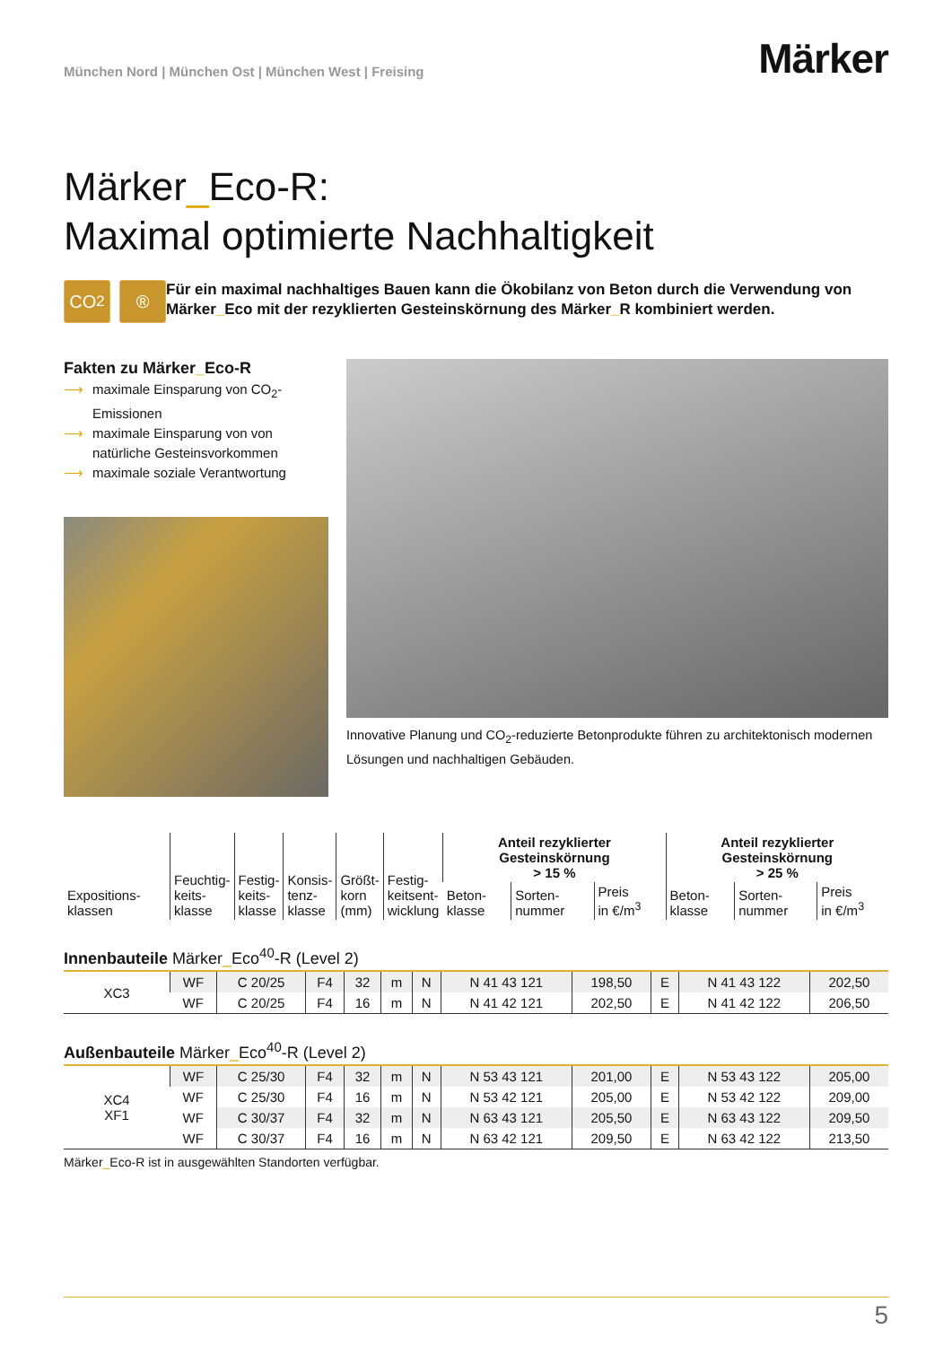München Nord | München Ost | München West | Freising
Märker
Märker_Eco-R:
Maximal optimierte Nachhaltigkeit
CO<sub>2</sub> ®
Für ein maximal nachhaltiges Bauen kann die Ökobilanz von Beton durch die Verwendung von Märker_Eco mit der rezyklierten Gesteinskörnung des Märker_R kombiniert werden.
Fakten zu Märker_Eco-R
⟶ maximale Einsparung von CO<sub>2</sub>-Emissionen
⟶ maximale Einsparung von von natürliche Gesteinsvorkommen
⟶ maximale soziale Verantwortung
Innovative Planung und CO<sub>2</sub>-reduzierte Betonprodukte führen zu architektonisch modernen Lösungen und nachhaltigen Gebäuden.
| Expositions- klassen | Feuchtig- keits- klasse | Festig- keits- klasse | Konsis- tenz- klasse | Größt- korn (mm) | Festig- keitsent- wicklung | Anteil rezyklierter Gesteinskörnung > 15 % | | | Anteil rezyklierter Gesteinskörnung > 25 % | | |
| --- | --- | --- | --- | --- | --- | --- | --- | --- | --- | --- | --- |
| | | | | | | Beton- klasse | Sorten- nummer | Preis in €/m<sup>3</sup> | Beton- klasse | Sorten- nummer | Preis in €/m<sup>3</sup> |
Innenbauteile Märker_Eco<sup>40</sup>-R (Level 2)
| XC3 | WF | C 20/25 | F4 | 32 | m | N | N 41 43 121 | 198,50 | E | N 41 43 122 | 202,50 |
| | WF | C 20/25 | F4 | 16 | m | N | N 41 42 121 | 202,50 | E | N 41 42 122 | 206,50 |
Außenbauteile Märker_Eco<sup>40</sup>-R (Level 2)
| XC4 XF1 | WF | C 25/30 | F4 | 32 | m | N | N 53 43 121 | 201,00 | E | N 53 43 122 | 205,00 |
| | WF | C 25/30 | F4 | 16 | m | N | N 53 42 121 | 205,00 | E | N 53 42 122 | 209,00 |
| | WF | C 30/37 | F4 | 32 | m | N | N 63 43 121 | 205,50 | E | N 63 43 122 | 209,50 |
| | WF | C 30/37 | F4 | 16 | m | N | N 63 42 121 | 209,50 | E | N 63 42 122 | 213,50 |
Märker_Eco-R ist in ausgewählten Standorten verfügbar.
5